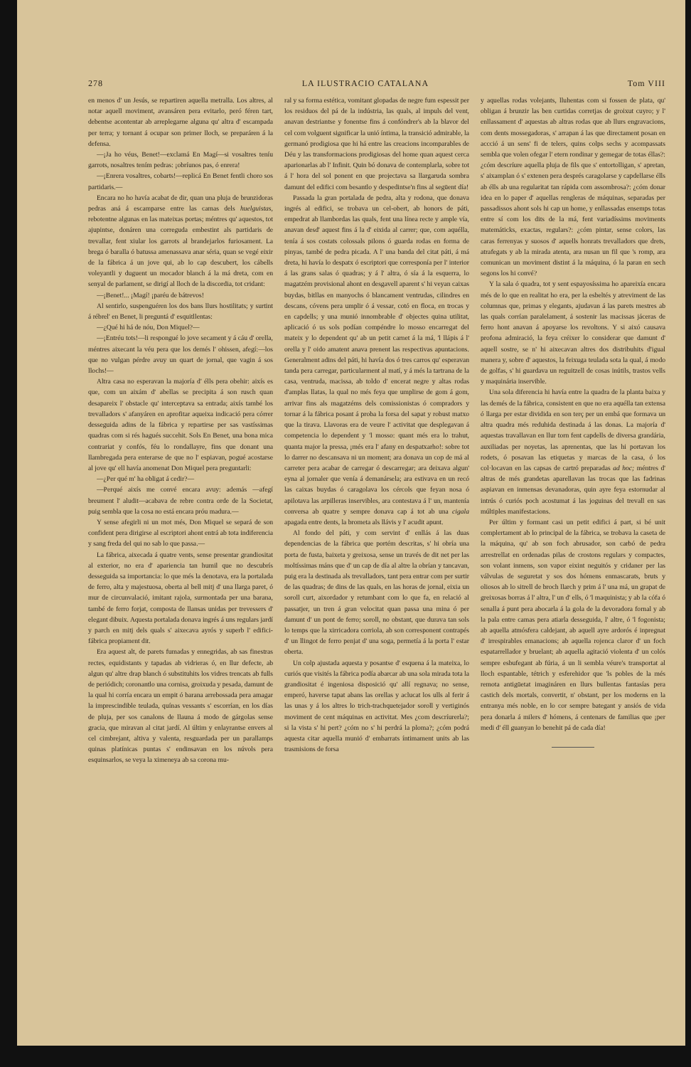278 LA ILUSTRACIO CATALANA Tom VIII
en menos d' un Jesús, se repartiren aquella metralla. Los altres, al notar aquell moviment, avansáren pera evitarlo, peró féren tart, debentse acontentar ab arreplegarne alguna qu' altra d' escampada per terra; y tornant á ocupar son primer lloch, se preparáren á la defensa.
—¡Ja ho véus, Benet!—exclamá En Magí—si vosaltres teníu garrots, nosaltres tením pedras: ¡obríunos pas, ó enrera!
—¡Enrera vosaltres, cobarts!—replicá En Benet fentli choro sos partidaris.—
Encara no ho havía acabat de dir, quan una pluja de brunzidoras pedras aná á escamparse entre las camas dels huelguistas, rebotentne algunas en las mateixas portas; méntres qu' aquestos, tot ajupintse, donáren una correguda embestint als partidaris de trevallar, fent xiular los garrots al brandejarlos furiosament. La brega ó baralla ó batussa amenassava anar séria, quan se vegé eixir de la fábrica á un jove qui, ab lo cap descubert, los cábells voleyantli y duguent un mocador blanch á la má dreta, com en senyal de parlament, se dirigí al lloch de la discordia, tot cridant:
—¡Benet!... ¡Magí! ¡paréu de bátrevos!
Al sentirlo, suspenguéren los dos bans llurs hostilitats; y surtint á rébrel' en Benet, li preguntá d' esquitllentas:
—¿Qué hi há de nóu, Don Miquel?—
—¡Entréu tots!—li respongué lo jove secament y á cáu d' orella, méntres aixecant la véu pera que los demés l' ohissen, afegí:—los que no vulgan pérdre avuy un quart de jornal, que vagin á sos llochs!—
Altra casa no esperavan la majoría d' élls pera obehir: aixís es que, com un aixám d' abellas se precipita á son rusch quan desapareix l' obstacle qu' interceptava sa entrada; aixís també los trevalladors s' afanyáren en aprofitar aqueixa indicació pera córrer desseguida adins de la fábrica y repartirse per sas vastíssimas quadras com si rés hagués succehit. Sols En Benet, una bona mica contrariat y confós, féu lo rondallayre, fins que donant una llambregada pera enterarse de que no l' espiavan, pogué acostarse al jove qu' ell havía anomenat Don Miquel pera preguntarli:
—¿Per qué m' ha obligat á cedir?—
—Perqué aixís me convé encara avuy: además —afegí breument l' aludit—acabava de rebre contra orde de la Societat, puig sembla que la cosa no está encara próu madura.—
Y sense afegirli ni un mot més, Don Miquel se separá de son confident pera dirigirse al escriptori ahont entrá ab tota indiferencia y sang freda del qui no sab lo que passa.—
La fábrica, aixecada á quatre vents, sense presentar grandiositat al exterior, no era d' apariencia tan humil que no descubrís desseguida sa importancia: lo que més la denotava, era la portalada de ferro, alta y majestuosa, oberta al bell mitj d' una llarga paret, ó mur de circunvalació, imitant rajola, surmontada per una barana, també de ferro forjat, composta de llansas unidas per trevessers d' elegant dibuix. Aquesta portalada donava ingrés á uns regulars jardí y parch en mitj dels quals s' aixecava ayrós y superb l' edifici-fábrica propiament dit.
Era aquest alt, de parets fumadas y ennegridas, ab sas finestras rectes, equidistants y tapadas ab vidrieras ó, en llur defecte, ab algun qu' altre drap blanch ó substituhits los vidres trencats ab fulls de periódich; coronantlo una cornisa, groixuda y pesada, damunt de la qual hi corría encara un empit ó barana arrebossada pera amagar la imprescindible teulada, quínas vessants s' escorrían, en los días de pluja, per sos canalons de llauna á modo de gárgolas sense gracia, que miravan al citat jardí. Al últim y enlayrantse envers al cel cimbrejant, altiva y valenta, resguardada per un parallamps quinas platínicas puntas s' endinsavan en los núvols pera esquinsarlos, se veya la ximeneya ab sa corona mu-
ral y sa forma estética, vomitant glopadas de negre fum espessit per los residuos del pá de la indústria, las quals, al impuls del vent, anavan destriantse y fonentse fins á confóndrer's ab la blavor del cel com volguent significar la unió íntima, la transició admirable, la germanó prodigiosa que hi há entre las creacions incomparables de Déu y las transformacions prodigiosas del home quan aquest cerca aparionarlas ab l' Infinit. Quin bó donava de contemplarla, sobre tot á l' hora del sol ponent en que projectava sa llargaruda sombra damunt del edifici com besantlo y despedintse'n fins al següent día!
Passada la gran portalada de pedra, alta y rodona, que donava ingrés al edifici, se trobava un cel-obert, ab honors de páti, empedrat ab llambordas las quals, fent una línea recte y ample vía, anavan desd' aquest fins á la d' eixida al carrer; que, com aquélla, tenía á sos costats colossals pilons ó guarda rodas en forma de pinyas, també de pedra picada. A l' una banda del citat páti, á má dreta, hi havía lo despatx ó escriptori que corresponía per l' interior á las grans salas ó quadras; y á l' altra, ó sía á la esquerra, lo magatzém provisional ahont en desgavell aparent s' hi veyan caixas buydas, bitllas en manyochs ó blancament ventrudas, cilindres en descans, cóvens pera umplir ó á vessar, cotó en floca, en trocas y en capdells; y una munió innombrable d' objectes quina utilitat, aplicació ó us sols podían compéndre lo mosso encarregat del mateix y lo dependent qu' ab un petit carnet á la má, 'l llápis á l' orella y l' oido amatent anava prenent las respectivas apuntacions. Generalment adins del páti, hi havía dos ó tres carros qu' esperavan tanda pera carregar, particularment al matí, y á més la tartrana de la casa, ventruda, macissa, ab toldo d' encerat negre y altas rodas d'amplas llatas, la qual no més feya que umplirse de gom á gom, arrivar fins als magatzéms dels comissionistas ó compradors y tornar á la fábrica posant á proba la forsa del sapat y robust matxo que la tirava. Llavoras era de veure l' activitat que desplegavan á competencia lo dependent y 'l mosso: quant més era lo trahut, quanta major la pressa, ¡més era l' afany en despatxarho!: sobre tot lo darrer no descansava ni un moment; ara donava un cop de má al carreter pera acabar de carregar ó descarregar; ara deixava algun' eyna al jornaler que venía á demanársela; ara estivava en un recó las caixas buydas ó caragolava los cércols que feyan nosa ó apilotava las arpilleras inservibles, ara contestava á l' un, mantenía conversa ab quatre y sempre donava cap á tot ab una cigala apagada entre dents, la brometa als llávis y l' acudit apunt.
Al fondo del páti, y com servint d' enllás á las duas dependencias de la fábrica que portém descritas, s' hi obría una porta de fusta, baixeta y greixosa, sense un través de dit net per las moltíssimas máns que d' un cap de día al altre la obrían y tancavan, puig era la destinada als trevalladors, tant pera entrar com per surtir de las quadras; de dins de las quals, en las horas de jornal, eixia un soroll curt, aixordador y retumbant com lo que fa, en relació al passatjer, un tren á gran velocitat quan passa una mina ó per damunt d' un pont de ferro; soroll, no obstant, que durava tan sols lo temps que la xirricadora corriola, ab son corresponent contrapés d' un llingot de ferro penjat d' una soga, permetía á la porta l' estar oberta.
Un colp ajustada aquesta y posantse d' esquena á la mateixa, lo curiós que visités la fábrica podía abarcar ab una sola mirada tota la grandiositat é ingeniosa disposició qu' allí regnava; no sense, emperó, haverse tapat abans las orellas y aclucat los ulls al ferir á las unas y á los altres lo trich-trachquetejador soroll y vertiginós moviment de cent máquinas en activitat. Mes ¿com descríurerla?; si la vista s' hi pert? ¿cóm no s' hi perdrá la ploma?; ¿cóm podrá aquesta citar aquella munió d' embarrats íntimament units ab las trasmisions de forsa
y aquellas rodas volejants, lluhentas com si fossen de plata, qu' obligan á brunzir las ben curtidas corretjas de groixut cuyro; y l' enllassament d' aquestas ab altras rodas que ab llurs engravacions, com dents mossegadoras, s' arrapan á las que directament posan en accció á un sens' fi de telers, quins colps sechs y acompassats sembla que volen ofegar l' etern rondinar y gemegar de totas éllas?: ¿cóm descríure aquella pluja de fils que s' entortolligan, s' apretan, s' aixamplan ó s' extenen pera després caragolarse y capdellarse élls ab élls ab una regularitat tan rápida com assombrosa?: ¿cóm donar idea en lo paper d' aquellas rengleras de máquinas, separadas per passadissos ahont sols hi cap un home, y enllassadas ensemps totas entre sí com los dits de la má, fent variadíssims moviments matemáticks, exactas, regulars?: ¿cóm pintar, sense colors, las caras ferrenyas y suosos d' aquells honrats trevalladors que drets, atrafegats y ab la mirada atenta, ara nusan un fil que 's romp, ara comunican un moviment distint á la máquina, ó la paran en sech segons los hi convé?
Y la sala ó quadra, tot y sent espayosíssima ho apareixía encara més de lo que en realitat ho era, per la esbeltés y atreviment de las columnas que, primas y elegants, ajudavan á las parets mestres ab las quals corrían paralelament, á sostenir las macissas jáceras de ferro hont anavan á apoyarse los revoltons. Y si aixó causava profona admiració, la feya créixer lo considerar que damunt d' aquell sostre, se n' hi aixecavan altres dos distribuhits d'igual manera y, sobre d' aquestos, la feixuga teulada sota la qual, á modo de golfas, s' hi guardava un reguitzell de cosas inútils, trastos vells y maquinária inservible.
Una sola diferencia hi havía entre la quadra de la planta baixa y las demés de la fábrica, consistent en que no era aquélla tan extensa ó llarga per estar dividida en son terç per un embá que formava un altra quadra més reduhida destinada á las donas. La majoría d' aquestas travallavan en llur torn fent capdells de diversa grandária, auxiliadas per noyetas, las aprenentas, que las hi portavan los rodets, ó posavan las etiquetas y marcas de la casa, ó los col·locavan en las capsas de cartró preparadas ad hoc; méntres d' altras de més grandetas aparellavan las trocas que las fadrinas aspiavan en inmensas devanadoras, quin ayre feya estornudar al intrús ó curiós poch acostumat á las joguinas del trevall en sas múltiples manifestacions.
Per últim y formant casi un petit edifici á part, si bé unit complertament ab lo principal de la fábrica, se trobava la caseta de la máquina, qu' ab son foch abrusador, son carbó de pedra arrestrellat en ordenadas pilas de crostons regulars y compactes, son volant inmens, son vapor eixint neguitós y cridaner per las válvulas de seguretat y sos dos hómens enmascarats, bruts y oliosos ab lo sitrell de broch llarch y prim á l' una má, un grapat de greixosas borras á l' altra, l' un d' ells, ó 'l maquinista; y ab la cófa ó senalla á punt pera abocarla á la gola de la devoradora fornal y ab la pala entre camas pera atiarla desseguida, l' altre, ó 'l fogonista; ab aquella atmósfera caldejant, ab aquell ayre ardorós é inpregnat d' irrespirables emanacions; ab aquella rojenca claror d' un foch espatarrellador y bruelant; ab aquella agitació violenta d' un colós sempre esbufegant ab fúria, á un li sembla véure's transportat al lloch espantable, tétrich y esferehidor que 'ls pobles de la més remota antigüetat imagináren en llurs bullentas fantasías pera castich dels mortals, convertit, n' obstant, per los moderns en la entranya més noble, en lo cor sempre bategant y ansiós de vida pera donarla á milers d' hómens, á centenars de familias que ¡per medi d' éll guanyan lo benehit pá de cada día!